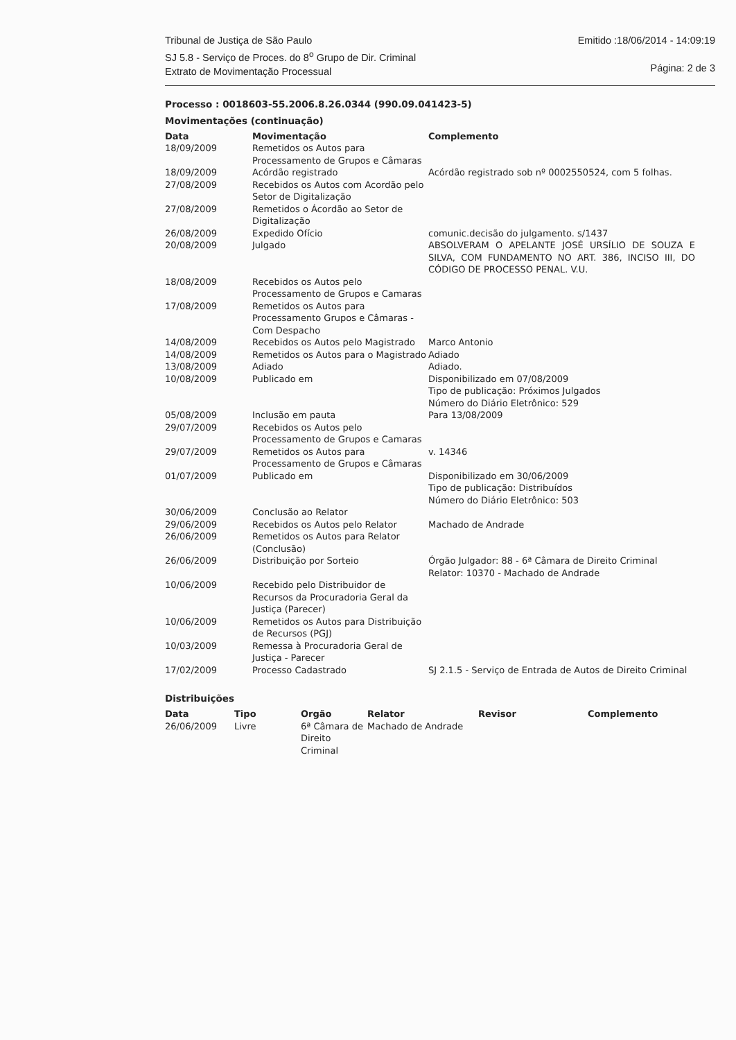Tribunal de Justiça de São Paulo
SJ 5.8 - Serviço de Proces. do 8<sup>o</sup> Grupo de Dir. Criminal
Extrato de Movimentação Processual
Emitido :18/06/2014 - 14:09:19
Página: 2 de 3
Processo : 0018603-55.2006.8.26.0344 (990.09.041423-5)
Movimentações (continuação)
| Data | Movimentação | Complemento |
| --- | --- | --- |
| 18/09/2009 | Remetidos os Autos para Processamento de Grupos e Câmaras | |
| 18/09/2009 | Acórdão registrado | Acórdão registrado sob nº 0002550524, com 5 folhas. |
| 27/08/2009 | Recebidos os Autos com Acordão pelo Setor de Digitalização | |
| 27/08/2009 | Remetidos o Ácordão ao Setor de Digitalização | |
| 26/08/2009 | Expedido Ofício | comunic.decisão do julgamento. s/1437 |
| 20/08/2009 | Julgado | ABSOLVERAM O APELANTE JOSÉ URSÍLIO DE SOUZA E SILVA, COM FUNDAMENTO NO ART. 386, INCISO III, DO CÓDIGO DE PROCESSO PENAL. V.U. |
| 18/08/2009 | Recebidos os Autos pelo Processamento de Grupos e Camaras | |
| 17/08/2009 | Remetidos os Autos para Processamento Grupos e Câmaras - Com Despacho | |
| 14/08/2009 | Recebidos os Autos pelo Magistrado | Marco Antonio |
| 14/08/2009 | Remetidos os Autos para o Magistrado | Adiado |
| 13/08/2009 | Adiado | Adiado. |
| 10/08/2009 | Publicado em | Disponibilizado em 07/08/2009 Tipo de publicação: Próximos Julgados Número do Diário Eletrônico: 529 |
| 05/08/2009 | Inclusão em pauta | Para 13/08/2009 |
| 29/07/2009 | Recebidos os Autos pelo Processamento de Grupos e Camaras | |
| 29/07/2009 | Remetidos os Autos para Processamento de Grupos e Câmaras | v. 14346 |
| 01/07/2009 | Publicado em | Disponibilizado em 30/06/2009 Tipo de publicação: Distribuídos Número do Diário Eletrônico: 503 |
| 30/06/2009 | Conclusão ao Relator | |
| 29/06/2009 | Recebidos os Autos pelo Relator | Machado de Andrade |
| 26/06/2009 | Remetidos os Autos para Relator (Conclusão) | |
| 26/06/2009 | Distribuição por Sorteio | Órgão Julgador: 88 - 6ª Câmara de Direito Criminal Relator: 10370 - Machado de Andrade |
| 10/06/2009 | Recebido pelo Distribuidor de Recursos da Procuradoria Geral da Justiça (Parecer) | |
| 10/06/2009 | Remetidos os Autos para Distribuição de Recursos (PGJ) | |
| 10/03/2009 | Remessa à Procuradoria Geral de Justiça - Parecer | |
| 17/02/2009 | Processo Cadastrado | SJ 2.1.5 - Serviço de Entrada de Autos de Direito Criminal |
Distribuições
| Data | Tipo | Orgão | Relator | Revisor | Complemento |
| --- | --- | --- | --- | --- | --- |
| 26/06/2009 | Livre | 6ª Câmara de Direito Criminal | Machado de Andrade | | |